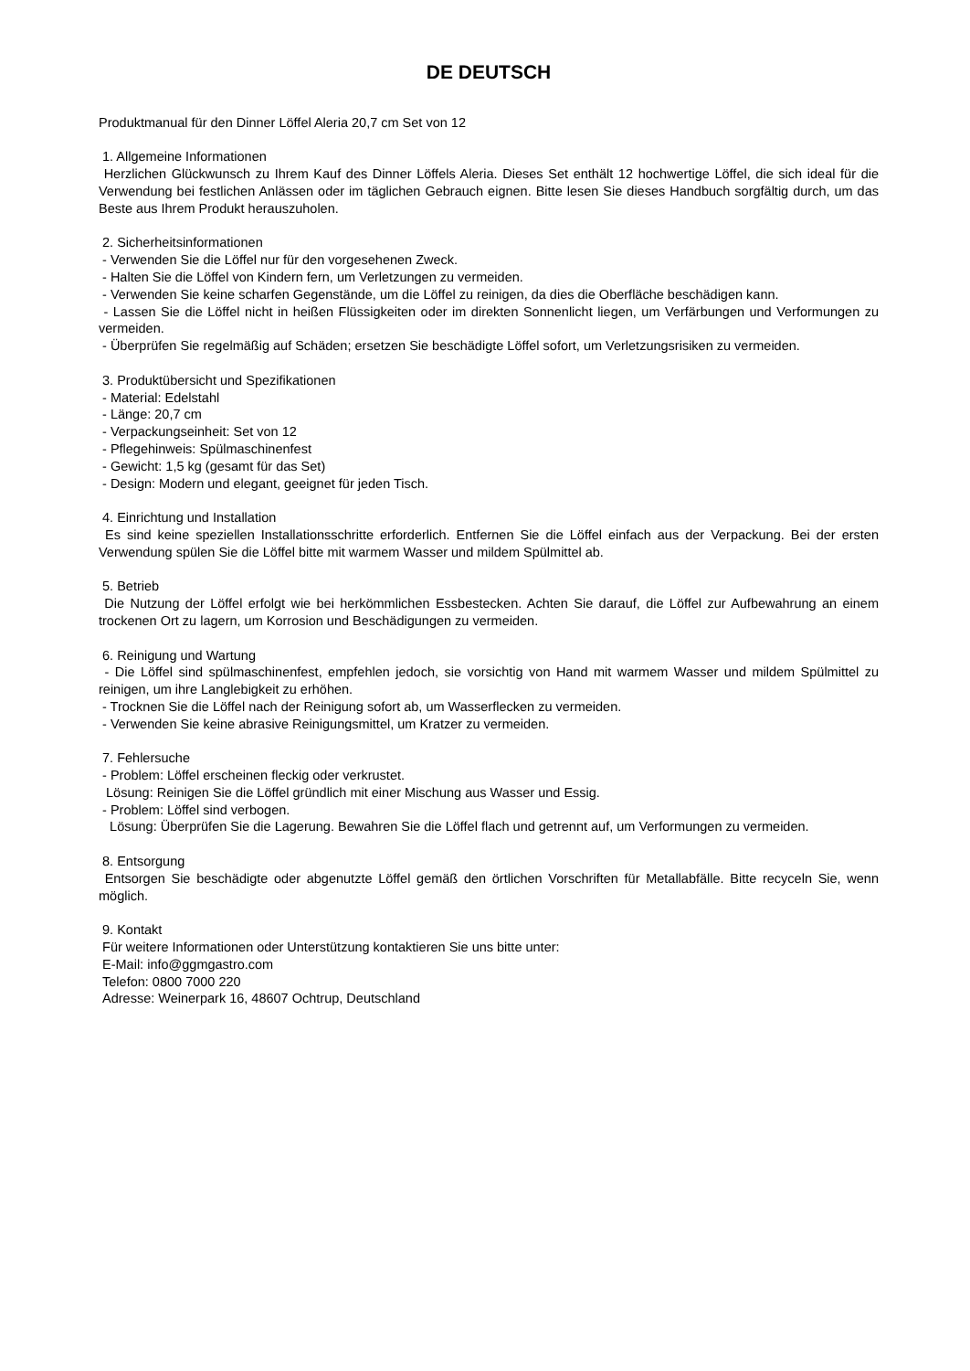DE DEUTSCH
Produktmanual für den Dinner Löffel Aleria 20,7 cm Set von 12
1. Allgemeine Informationen
Herzlichen Glückwunsch zu Ihrem Kauf des Dinner Löffels Aleria. Dieses Set enthält 12 hochwertige Löffel, die sich ideal für die Verwendung bei festlichen Anlässen oder im täglichen Gebrauch eignen. Bitte lesen Sie dieses Handbuch sorgfältig durch, um das Beste aus Ihrem Produkt herauszuholen.
2. Sicherheitsinformationen
- Verwenden Sie die Löffel nur für den vorgesehenen Zweck.
- Halten Sie die Löffel von Kindern fern, um Verletzungen zu vermeiden.
- Verwenden Sie keine scharfen Gegenstände, um die Löffel zu reinigen, da dies die Oberfläche beschädigen kann.
- Lassen Sie die Löffel nicht in heißen Flüssigkeiten oder im direkten Sonnenlicht liegen, um Verfärbungen und Verformungen zu vermeiden.
- Überprüfen Sie regelmäßig auf Schäden; ersetzen Sie beschädigte Löffel sofort, um Verletzungsrisiken zu vermeiden.
3. Produktübersicht und Spezifikationen
- Material: Edelstahl
- Länge: 20,7 cm
- Verpackungseinheit: Set von 12
- Pflegehinweis: Spülmaschinenfest
- Gewicht: 1,5 kg (gesamt für das Set)
- Design: Modern und elegant, geeignet für jeden Tisch.
4. Einrichtung und Installation
Es sind keine speziellen Installationsschritte erforderlich. Entfernen Sie die Löffel einfach aus der Verpackung. Bei der ersten Verwendung spülen Sie die Löffel bitte mit warmem Wasser und mildem Spülmittel ab.
5. Betrieb
Die Nutzung der Löffel erfolgt wie bei herkömmlichen Essbestecken. Achten Sie darauf, die Löffel zur Aufbewahrung an einem trockenen Ort zu lagern, um Korrosion und Beschädigungen zu vermeiden.
6. Reinigung und Wartung
- Die Löffel sind spülmaschinenfest, empfehlen jedoch, sie vorsichtig von Hand mit warmem Wasser und mildem Spülmittel zu reinigen, um ihre Langlebigkeit zu erhöhen.
- Trocknen Sie die Löffel nach der Reinigung sofort ab, um Wasserflecken zu vermeiden.
- Verwenden Sie keine abrasive Reinigungsmittel, um Kratzer zu vermeiden.
7. Fehlersuche
- Problem: Löffel erscheinen fleckig oder verkrustet.
Lösung: Reinigen Sie die Löffel gründlich mit einer Mischung aus Wasser und Essig.
- Problem: Löffel sind verbogen.
Lösung: Überprüfen Sie die Lagerung. Bewahren Sie die Löffel flach und getrennt auf, um Verformungen zu vermeiden.
8. Entsorgung
Entsorgen Sie beschädigte oder abgenutzte Löffel gemäß den örtlichen Vorschriften für Metallabfälle. Bitte recyceln Sie, wenn möglich.
9. Kontakt
Für weitere Informationen oder Unterstützung kontaktieren Sie uns bitte unter:
E-Mail: info@ggmgastro.com
Telefon: 0800 7000 220
Adresse: Weinerpark 16, 48607 Ochtrup, Deutschland